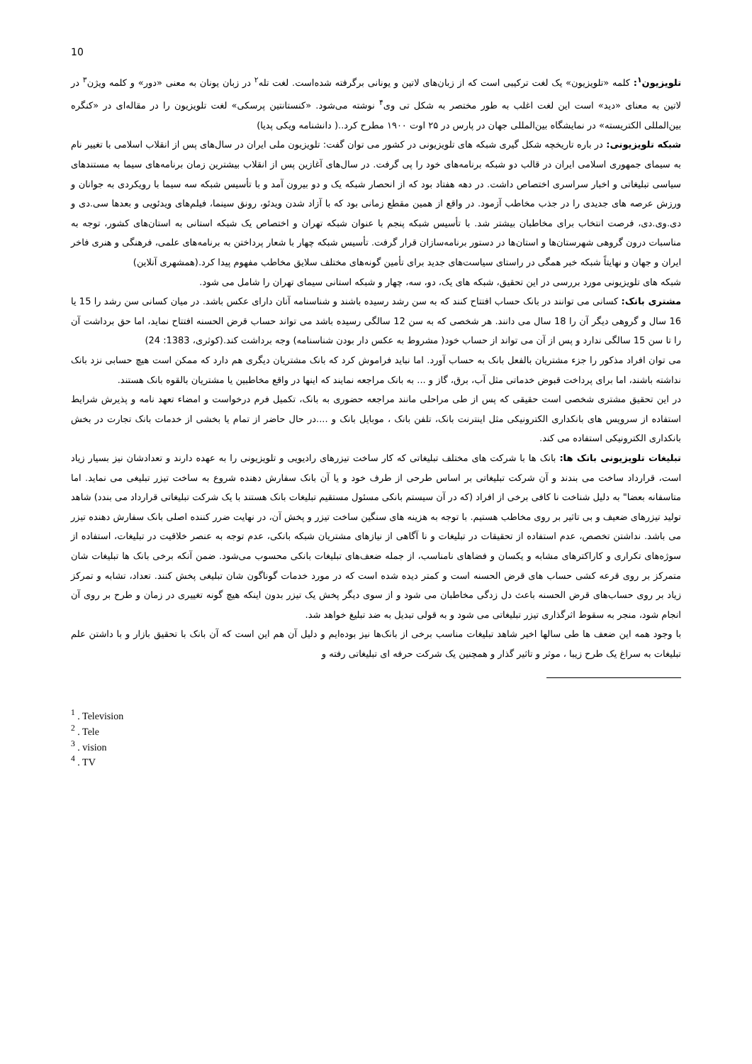10
تلویزیون<sup>۱</sup>: کلمه «تلویزیون» یک لغت ترکیبی است که از زبان‌های لاتین و یونانی برگرفته شده‌است. لغت تله<sup>۲</sup> در زبان یونان به معنی «دور» و کلمه ویژن<sup>۳</sup> در لاتین به معنای «دید» است این لغت اغلب به طور مختصر به شکل تی وی<sup>۴</sup> نوشته می‌شود. «کنستانتین پرسکی» لغت تلویزیون را در مقاله‌ای در «کنگره بین‌المللی الکتریسته» در نمایشگاه بین‌المللی جهان در پارس در ۲۵ اوت ۱۹۰۰ مطرح کرد..( دانشنامه ویکی پدیا)
شبکه تلویزیونی: در باره تاریخچه شکل گیری شبکه های تلویزیونی در کشور می توان گفت: تلویزیون ملی ایران در سال‌های پس از انقلاب اسلامی با تغییر نام به سیمای جمهوری اسلامی ایران در قالب دو شبکه برنامه‌های خود را پی گرفت. در سال‌های آغازین پس از انقلاب بیشترین زمان برنامه‌های سیما به مستندهای سیاسی تبلیغاتی و اخبار سراسری اختصاص داشت. در دهه هفتاد بود که از انحصار شبکه یک و دو بیرون آمد و با تأسیس شبکه سه سیما با رویکردی به جوانان و ورزش عرصه های جدیدی را در جذب مخاطب آزمود. در واقع از همین مقطع زمانی بود که با آزاد شدن ویدئو، رونق سینما، فیلم‌های ویدئویی و بعدها سی.دی و دی.وی.دی، فرصت انتخاب برای مخاطبان بیشتر شد. با تأسیس شبکه پنجم با عنوان شبکه تهران و اختصاص یک شبکه استانی به استان‌های کشور، توجه به مناسبات درون گروهی شهرستان‌ها و استان‌ها در دستور برنامه‌سازان قرار گرفت. تأسیس شبکه چهار با شعار پرداختن به برنامه‌های علمی، فرهنگی و هنری فاخر ایران و جهان و نهایتاً شبکه خبر همگی در راستای سیاست‌های جدید برای تأمین گونه‌های مختلف سلایق مخاطب مفهوم پیدا کرد.(همشهری آنلاین)
شبکه های تلویزیونی مورد بررسی در این تحقیق، شبکه های یک، دو، سه، چهار و شبکه استانی سیمای تهران را شامل می شود.
مشتری بانک: کسانی می توانند در بانک حساب افتتاح کنند که به سن رشد رسیده باشند و شناسنامه آنان دارای عکس باشد. در میان کسانی سن رشد را 15 یا 16 سال و گروهی دیگر آن را 18 سال می دانند. هر شخصی که به سن 12 سالگی رسیده باشد می تواند حساب قرض الحسنه افتتاح نماید، اما حق برداشت آن را تا سن 15 سالگی ندارد و پس از آن می تواند از حساب خود( مشروط به عکس دار بودن شناسنامه) وجه برداشت کند.(کوثری، 1383: 24)
می توان افراد مذکور را جزء مشتریان بالفعل بانک به حساب آورد. اما نباید فراموش کرد که بانک مشتریان دیگری هم دارد که ممکن است هیچ حسابی نزد بانک نداشته باشند، اما برای پرداخت قبوض خدماتی مثل آب، برق، گاز و ... به بانک مراجعه نمایند که اینها در واقع مخاطبین یا مشتریان بالقوه بانک هستند.
در این تحقیق مشتری شخصی است حقیقی که پس از طی مراحلی مانند مراجعه حضوری به بانک، تکمیل فرم درخواست و امضاء تعهد نامه و پذیرش شرایط استفاده از سرویس های بانکداری الکترونیکی مثل اینترنت بانک، تلفن بانک ، موبایل بانک و ....در حال حاضر از تمام یا بخشی از خدمات بانک تجارت در بخش بانکداری الکترونیکی استفاده می کند.
تبلیغات تلویزیونی بانک ها: بانک ها با شرکت های مختلف تبلیغاتی که کار ساخت تیزرهای رادیویی و تلویزیونی را به عهده دارند و تعدادشان نیز بسیار زیاد است، قرارداد ساخت می بندند و آن شرکت تبلیغاتی بر اساس طرحی از طرف خود و یا آن بانک سفارش دهنده شروع به ساخت تیزر تبلیغی می نماید. اما متاسفانه بعضا" به دلیل شناخت نا کافی برخی از افراد (که در آن سیستم بانکی مسئول مستقیم تبلیغات بانک هستند با یک شرکت تبلیغاتی قرارداد می بندد) شاهد تولید تیزرهای ضعیف و بی تاثیر بر روی مخاطب هستیم. با توجه به هزینه های سنگین ساخت تیزر و پخش آن، در نهایت ضرر کننده اصلی بانک سفارش دهنده تیزر می باشد. نداشتن تخصص، عدم استفاده از تحقیقات در تبلیغات و نا آگاهی از نیازهای مشتریان شبکه بانکی، عدم توجه به عنصر خلاقیت در تبلیغات، استفاده از سوژه‌های تکراری و کاراکترهای مشابه و یکسان و فضاهای نامناسب، از جمله ضعف‌های تبلیغات بانکی محسوب می‌شود. ضمن آنکه برخی بانک ها تبلیغات شان متمرکز بر روی قرعه کشی حساب های قرض الحسنه است و کمتر دیده شده است که در مورد خدمات گوناگون شان تبلیغی پخش کنند. تعداد، تشابه و تمرکز زیاد بر روی حساب‌های قرض الحسنه باعث دل زدگی مخاطبان می شود و از سوی دیگر پخش یک تیزر بدون اینکه هیچ گونه تغییری در زمان و طرح بر روی آن انجام شود، منجر به سقوط اثرگذاری تیزر تبلیغاتی می شود و به قولی تبدیل به ضد تبلیغ خواهد شد.
با وجود همه این ضعف ها طی سالها اخیر شاهد تبلیغات مناسب برخی از بانک‌ها نیز بوده‌ایم و دلیل آن هم این است که آن بانک با تحقیق بازار و با داشتن علم تبلیغات به سراغ یک طرح زیبا ، موثر و تاثیر گذار و همچنین یک شرکت حرفه ای تبلیغاتی رفته و
<sup>1</sup> . Television
<sup>2</sup> . Tele
<sup>3</sup> . vision
<sup>4</sup> . TV